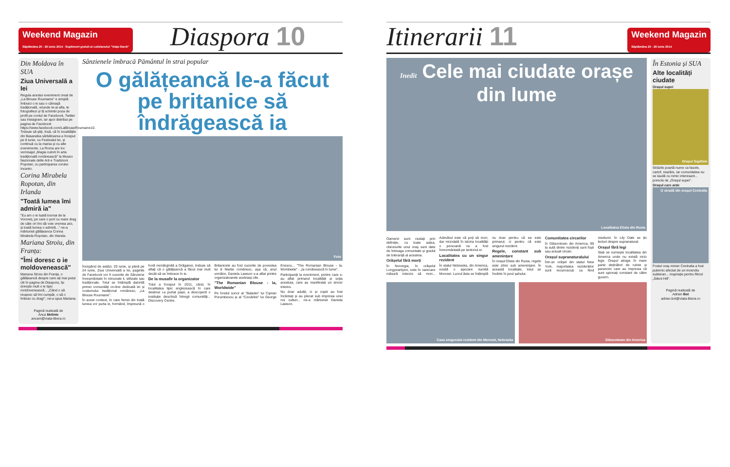Weekend Magazin
Săptămâna 20 - 26 iunie 2014 · Supliment gratuit al cotidianului "Viața liberă"
Diaspora 10
Din Moldova în SUA
Ziua Universală a Iei
Regula acestui eveniment creat de „La Blouse Roumaine" e simplă: îmbraci o ie sau o cămașă tradițională, oriunde te-ai afla, te fotografiezi și îți schimbi poza de profil pe contul de Facebook, Twitter sau Instagram, iar apoi distribui pe pagina de Facebook https://www.facebook.com/LaBlouseRoumaine10. Trebuie să știți, însă, că în localitățile din Basarabia sărbătoarea a început pe 8 iunie, cu Festivalul Iei, și continuă cu la mania și cu alte evenimente. La Roma are loc vernisajul „Magia culorii în arta tradițională românească" la Museo Nazionale delle Arti e Tradizioni Popolari, cu participarea corului Incanto.
Corina Mirabela Ropotan, din Irlanda
"Toată lumea îmi admiră ia"
"Eu am o ie luată tocmai de la Voroneț, pe care o port cu mare drag de câte ori îmi dă voie vremea aici, și toată lumea o admiră..." ne-a mărturisit gălățeanca Corina Mirabela Ropotan, din Irlanda.
Mariana Stroiu, din Franța:
"Îmi doresc o ie moldovenească"
Mariana Stroiu din Franța, o gălățeancă despre care ați mai putut citi în pagina de Diaspora, își dorește mult o ie tipic moldovenească... „Când o să reușesc să îmi cumpăr, o să o îmbrac cu drag!", ne-a spus Mariana.
Pagină realizată de
Anca Melinte
ancam@viata-libera.ro
Sânzienele îmbracă Pământul în strai popular
O gălățeancă le-a făcut pe britanice să îndrăgească ia
Foto
Începând de astăzi, 20 iunie, și până pe 24 iunie, Ziua Universală a Iei, paginile de Facebook vor fi cucerite de Sânziene înveșmântate în minunate ii, stilizate sau tradiționale. Totul se întâmplă datorită primei comunități on-line dedicată iei și costumului tradițional românesc, „La Blouse Roumaine".
În acest context, în care femei din toată lumea vor purta ie, formând, împreună o horă nemărginită a Drăgaicei, trebuie să aflați că o gălățeancă a făcut mai mult decât să se îmbrace în ie.
De la musafir la organizator
Totul a început în 2011, când, în localitatea tipic englezească în care destinul i-a purtat pașii, a descoperit o instituție deschisă întregii comunități... Discovery Centre.
Britanicele au fost cucerite de povestea lui 8 Martie românesc, așa că, anul următor, Daniela Lawson s-a aflat printre organizatoarele aceleiași zile.
"The Romanian Blouse - Ia, Worldwide"
Pe fondul sonor al "Baladei" lui Ciprian Porumbescu și al "Ciocârliei" lui George Enescu... "The Romanian Blouse - Ia, Worldwide" - „Ia românească în lume".
Participanții la eveniment, printre care s-au aflat primarul localității și soția acestuia, care au manifestat un sincer interes.
Nu doar adulții, ci și copiii au fost încântați și au plecat sub impresia unei noi culturi... ne-a mărturisit Daniela Lawson.
Itinerarii 11
Weekend Magazin
Săptămâna 20 - 26 iunie 2014
Inedit Cele mai ciudate orașe din lume
Localitatea Elista din Rusia
Oamenii sunt ciudați prin definiție, cu toate astea, obiceiurile unui oraș sunt date de întreaga comunitate și gradul de toleranță al acesteia.
Orășelul fără morți
În Norvegia, în orășelul Longyearbyen, este în oarecare măsură interzis să mori... Adevărul este că poți să mori, dar niciodată în istoria localității o persoană nu a fost înmormântată pe teritoriul ei.
Localitatea cu un singur rezident
În statul Nebraska, din America, există o așezare numită Monowi. Lucrul ăsta se întâmplă nu doar pentru că ea este primarul, ci pentru că este singurul rezident.
Regele, constant sub amenințare
În orașul Elista din Rusia, regele este zilnic sub amenințare. În această localitate, totul se învârte în jurul șahului.
Comunitatea circarilor
În Gibsontown din America, 99 la sută dintre rezidenți sunt foști sau actuali circari.
Orașul supranaturalului
Într-un orășel din statul New York, majoritatea rezidenților sunt recunoscuți ca fiind mediumi. În Lily Dale se țin lecturi despre supranatural.
Orașul fără legi
Slab se numește localitatea din America unde nu există nicio lege. Orașul atrage în mare parte deținători de rulote și paranoici care au impresia că sunt spionați constant de către guvern.
Casa singurului rezident din Monowi, Nebraska
Gibsontown din America
În Estonia și SUA
Alte localități ciudate
Orașul supei
Orașul Supilinn
Străzile poartă nume ca fasole, cartof, mazăre, iar comunitatea nu se laudă cu nimic interesant... porecla de „Orașul supei".
Orașul care arde
O stradă din orașul Centralia
Fostul oraș minier Centralia a fost puternic afectat de un incendiu subteran... inspirație pentru filmul „Silent Hill".
Pagină realizată de
Adrian Bot
adrian.bot@viata-libera.ro